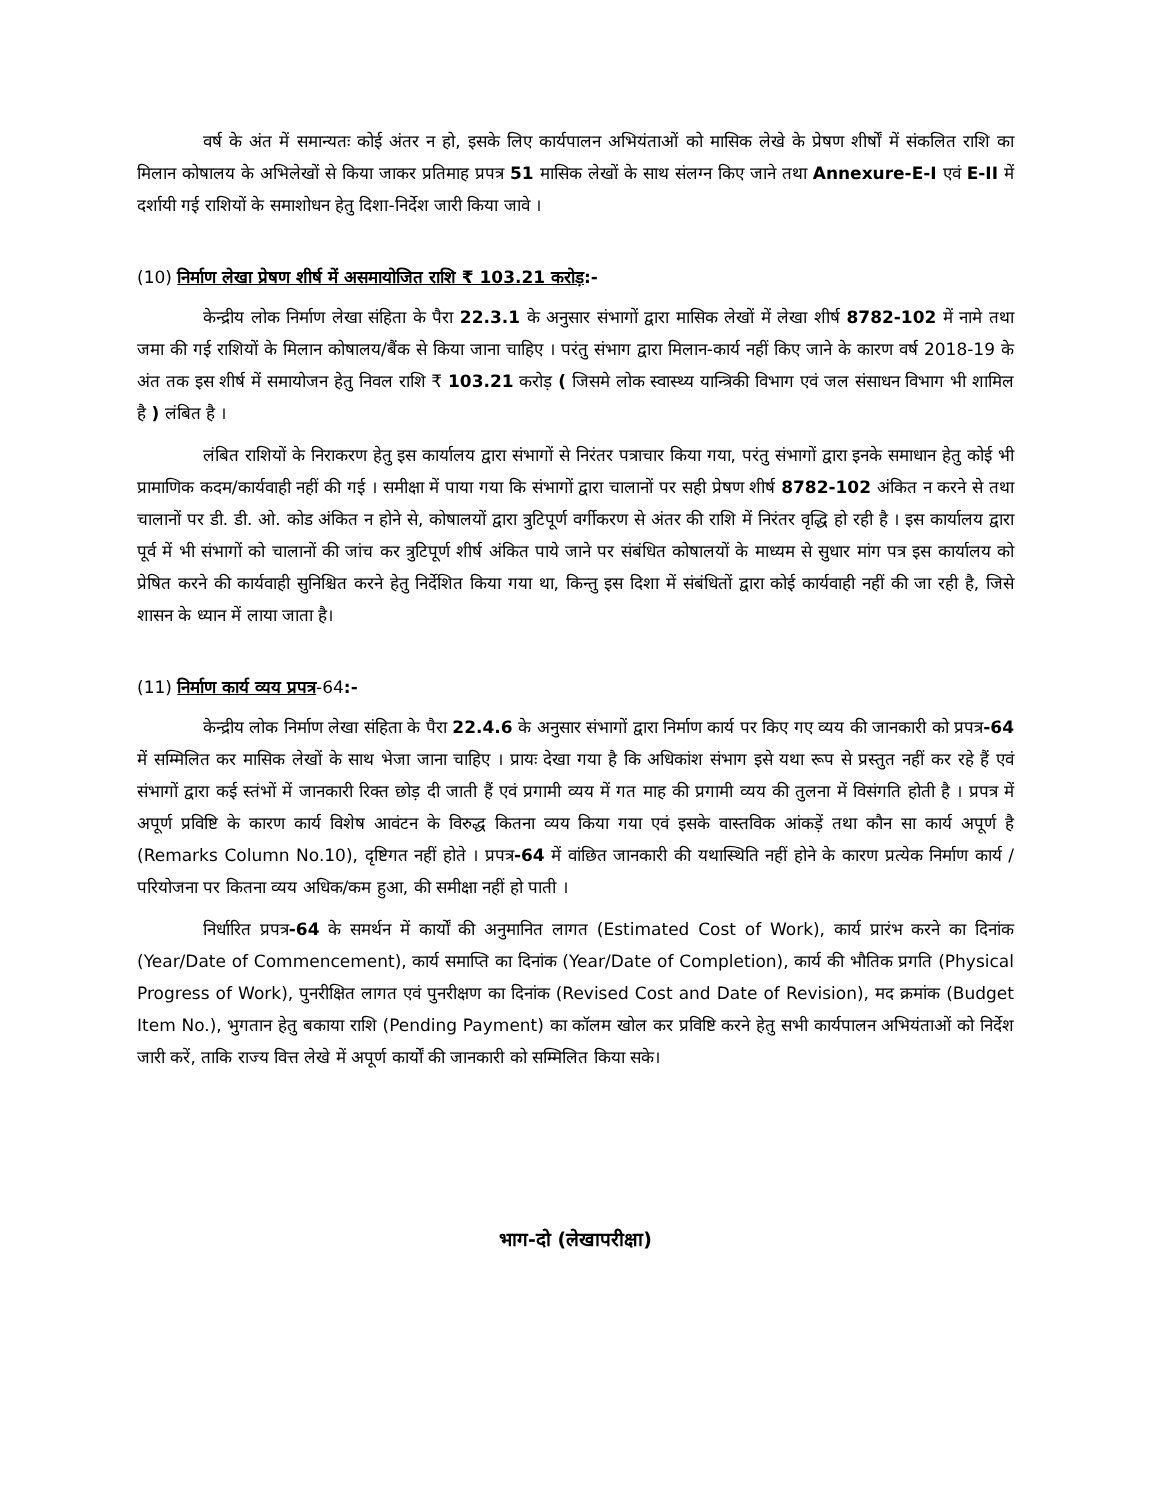वर्ष के अंत में समान्यतः कोई अंतर न हो, इसके लिए कार्यपालन अभियंताओं को मासिक लेखे के प्रेषण शीर्षों में संकलित राशि का मिलान कोषालय के अभिलेखों से किया जाकर प्रतिमाह प्रपत्र 51 मासिक लेखों के साथ संलग्न किए जाने तथा Annexure-E-I एवं E-II में दर्शायी गई राशियों के समाशोधन हेतु दिशा-निर्देश जारी किया जावे ।
(10) निर्माण लेखा प्रेषण शीर्ष में असमायोजित राशि ₹ 103.21 करोड़:-
केन्द्रीय लोक निर्माण लेखा संहिता के पैरा 22.3.1 के अनुसार संभागों द्वारा मासिक लेखों में लेखा शीर्ष 8782-102 में नामे तथा जमा की गई राशियों के मिलान कोषालय/बैंक से किया जाना चाहिए । परंतु संभाग द्वारा मिलान-कार्य नहीं किए जाने के कारण वर्ष 2018-19 के अंत तक इस शीर्ष में समायोजन हेतु निवल राशि ₹ 103.21 करोड़ ( जिसमे लोक स्वास्थ्य यान्त्रिकी विभाग एवं जल संसाधन विभाग भी शामिल है ) लंबित है ।
लंबित राशियों के निराकरण हेतु इस कार्यालय द्वारा संभागों से निरंतर पत्राचार किया गया, परंतु संभागों द्वारा इनके समाधान हेतु कोई भी प्रामाणिक कदम/कार्यवाही नहीं की गई । समीक्षा में पाया गया कि संभागों द्वारा चालानों पर सही प्रेषण शीर्ष 8782-102 अंकित न करने से तथा चालानों पर डी. डी. ओ. कोड अंकित न होने से, कोषालयों द्वारा त्रुटिपूर्ण वर्गीकरण से अंतर की राशि में निरंतर वृद्धि हो रही है । इस कार्यालय द्वारा पूर्व में भी संभागों को चालानों की जांच कर त्रुटिपूर्ण शीर्ष अंकित पाये जाने पर संबंधित कोषालयों के माध्यम से सुधार मांग पत्र इस कार्यालय को प्रेषित करने की कार्यवाही सुनिश्चित करने हेतु निर्देशित किया गया था, किन्तु इस दिशा में संबंधितों द्वारा कोई कार्यवाही नहीं की जा रही है, जिसे शासन के ध्यान में लाया जाता है।
(11) निर्माण कार्य व्यय प्रपत्र-64:-
केन्द्रीय लोक निर्माण लेखा संहिता के पैरा 22.4.6 के अनुसार संभागों द्वारा निर्माण कार्य पर किए गए व्यय की जानकारी को प्रपत्र-64 में सम्मिलित कर मासिक लेखों के साथ भेजा जाना चाहिए । प्रायः देखा गया है कि अधिकांश संभाग इसे यथा रूप से प्रस्तुत नहीं कर रहे हैं एवं संभागों द्वारा कई स्तंभों में जानकारी रिक्त छोड़ दी जाती हैं एवं प्रगामी व्यय में गत माह की प्रगामी व्यय की तुलना में विसंगति होती है । प्रपत्र में अपूर्ण प्रविष्टि के कारण कार्य विशेष आवंटन के विरुद्ध कितना व्यय किया गया एवं इसके वास्तविक आंकड़ें तथा कौन सा कार्य अपूर्ण है (Remarks Column No.10), दृष्टिगत नहीं होते । प्रपत्र-64 में वांछित जानकारी की यथास्थिति नहीं होने के कारण प्रत्येक निर्माण कार्य / परियोजना पर कितना व्यय अधिक/कम हुआ, की समीक्षा नहीं हो पाती ।
निर्धारित प्रपत्र-64 के समर्थन में कार्यों की अनुमानित लागत (Estimated Cost of Work), कार्य प्रारंभ करने का दिनांक (Year/Date of Commencement), कार्य समाप्ति का दिनांक (Year/Date of Completion), कार्य की भौतिक प्रगति (Physical Progress of Work), पुनरीक्षित लागत एवं पुनरीक्षण का दिनांक (Revised Cost and Date of Revision), मद क्रमांक (Budget Item No.), भुगतान हेतु बकाया राशि (Pending Payment) का कॉलम खोल कर प्रविष्टि करने हेतु सभी कार्यपालन अभियंताओं को निर्देश जारी करें, ताकि राज्य वित्त लेखे में अपूर्ण कार्यों की जानकारी को सम्मिलित किया सके।
भाग-दो (लेखापरीक्षा)